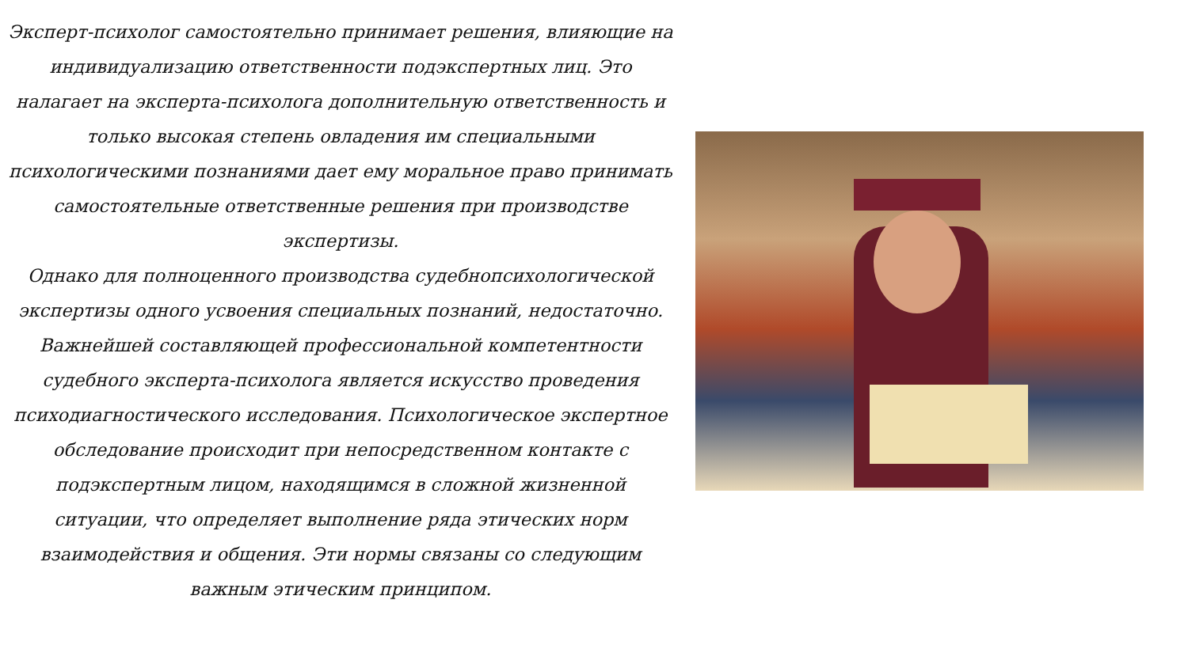Эксперт-психолог самостоятельно принимает решения, влияющие на индивидуализацию ответственности подэкспертных лиц. Это налагает на эксперта-психолога дополнительную ответственность и только высокая степень овладения им специальными психологическими познаниями дает ему моральное право принимать самостоятельные ответственные решения при производстве экспертизы.
Однако для полноценного производства судебнопсихологической экспертизы одного усвоения специальных познаний, недостаточно. Важнейшей составляющей профессиональной компетентности судебного эксперта-психолога является искусство проведения психодиагностического исследования. Психологическое экспертное обследование происходит при непосредственном контакте с подэкспертным лицом, находящимся в сложной жизненной ситуации, что определяет выполнение ряда этических норм взаимодействия и общения. Эти нормы связаны со следующим важным этическим принципом.